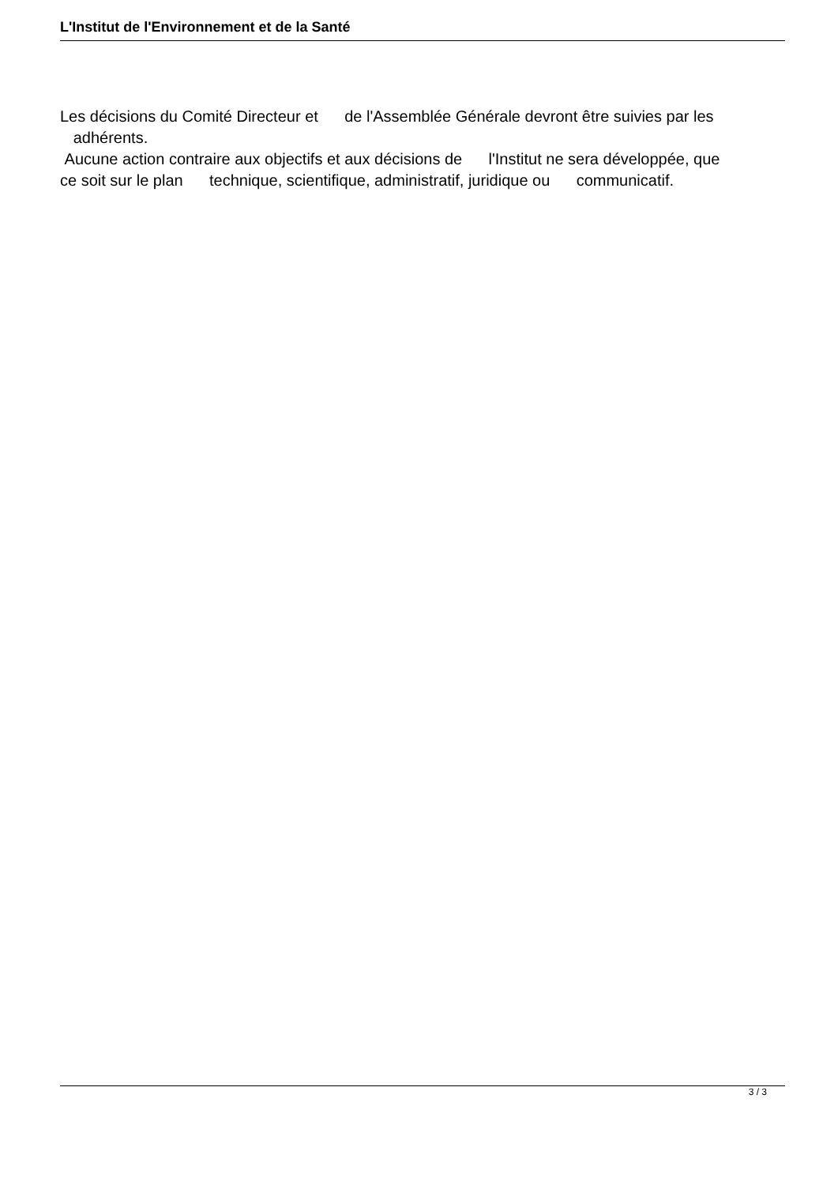L'Institut de l'Environnement et de la Santé
Les décisions du Comité Directeur et de l'Assemblée Générale devront être suivies par les adhérents. Aucune action contraire aux objectifs et aux décisions de l'Institut ne sera développée, que ce soit sur le plan technique, scientifique, administratif, juridique ou communicatif.
3 / 3